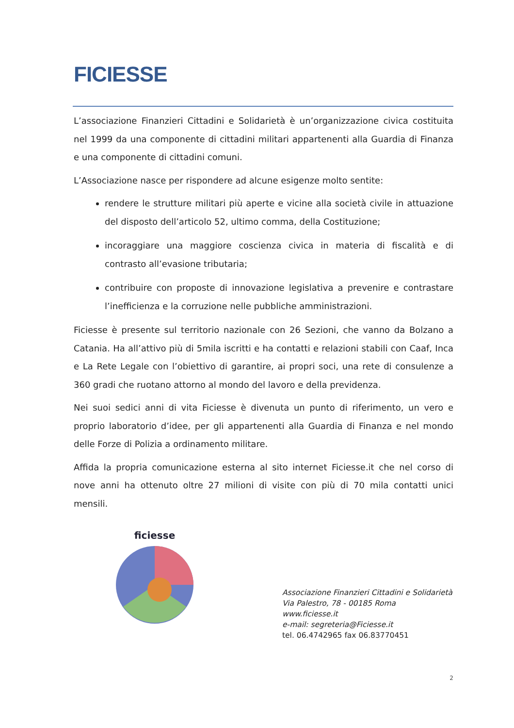FICIESSE
L’associazione Finanzieri Cittadini e Solidarietà è un’organizzazione civica costituita nel 1999 da una componente di cittadini militari appartenenti alla Guardia di Finanza e una componente di cittadini comuni.
L’Associazione nasce per rispondere ad alcune esigenze molto sentite:
rendere le strutture militari più aperte e vicine alla società civile in attuazione del disposto dell’articolo 52, ultimo comma, della Costituzione;
incoraggiare una maggiore coscienza civica in materia di fiscalità e di contrasto all’evasione tributaria;
contribuire con proposte di innovazione legislativa a prevenire e contrastare l’inefficienza e la corruzione nelle pubbliche amministrazioni.
Ficiesse è presente sul territorio nazionale con 26 Sezioni, che vanno da Bolzano a Catania. Ha all’attivo più di 5mila iscritti e ha contatti e relazioni stabili con Caaf, Inca e La Rete Legale con l’obiettivo di garantire, ai propri soci, una rete di consulenze a 360 gradi che ruotano attorno al mondo del lavoro e della previdenza.
Nei suoi sedici anni di vita Ficiesse è divenuta un punto di riferimento, un vero e proprio laboratorio d’idee, per gli appartenenti alla Guardia di Finanza e nel mondo delle Forze di Polizia a ordinamento militare.
Affida la propria comunicazione esterna al sito internet Ficiesse.it che nel corso di nove anni ha ottenuto oltre 27 milioni di visite con più di 70 mila contatti unici mensili.
ficiesse
Associazione Finanzieri Cittadini e Solidarietà
Via Palestro, 78 - 00185 Roma
www.ficiesse.it
e-mail: segreteria@Ficiesse.it
tel. 06.4742965 fax 06.83770451
2